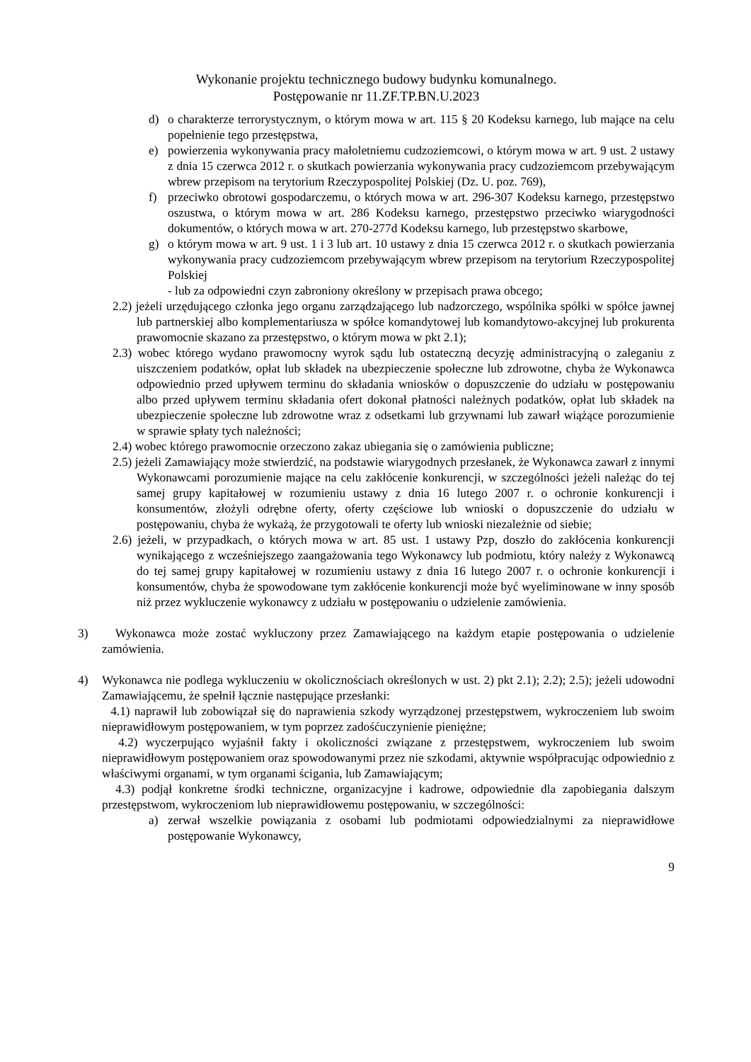Wykonanie projektu technicznego budowy budynku komunalnego.
Postępowanie nr 11.ZF.TP.BN.U.2023
d) o charakterze terrorystycznym, o którym mowa w art. 115 § 20 Kodeksu karnego, lub mające na celu popełnienie tego przestępstwa,
e) powierzenia wykonywania pracy małoletniemu cudzoziemcowi, o którym mowa w art. 9 ust. 2 ustawy z dnia 15 czerwca 2012 r. o skutkach powierzania wykonywania pracy cudzoziemcom przebywającym wbrew przepisom na terytorium Rzeczypospolitej Polskiej (Dz. U. poz. 769),
f) przeciwko obrotowi gospodarczemu, o których mowa w art. 296-307 Kodeksu karnego, przestępstwo oszustwa, o którym mowa w art. 286 Kodeksu karnego, przestępstwo przeciwko wiarygodności dokumentów, o których mowa w art. 270-277d Kodeksu karnego, lub przestępstwo skarbowe,
g) o którym mowa w art. 9 ust. 1 i 3 lub art. 10 ustawy z dnia 15 czerwca 2012 r. o skutkach powierzania wykonywania pracy cudzoziemcom przebywającym wbrew przepisom na terytorium Rzeczypospolitej Polskiej
- lub za odpowiedni czyn zabroniony określony w przepisach prawa obcego;
2.2) jeżeli urzędującego członka jego organu zarządzającego lub nadzorczego, wspólnika spółki w spółce jawnej lub partnerskiej albo komplementariusza w spółce komandytowej lub komandytowo-akcyjnej lub prokurenta prawomocnie skazano za przestępstwo, o którym mowa w pkt 2.1);
2.3) wobec którego wydano prawomocny wyrok sądu lub ostateczną decyzję administracyjną o zaleganiu z uiszczeniem podatków, opłat lub składek na ubezpieczenie społeczne lub zdrowotne, chyba że Wykonawca odpowiednio przed upływem terminu do składania wniosków o dopuszczenie do udziału w postępowaniu albo przed upływem terminu składania ofert dokonał płatności należnych podatków, opłat lub składek na ubezpieczenie społeczne lub zdrowotne wraz z odsetkami lub grzywnami lub zawarł wiążące porozumienie w sprawie spłaty tych należności;
2.4) wobec którego prawomocnie orzeczono zakaz ubiegania się o zamówienia publiczne;
2.5) jeżeli Zamawiający może stwierdzić, na podstawie wiarygodnych przesłanek, że Wykonawca zawarł z innymi Wykonawcami porozumienie mające na celu zakłócenie konkurencji, w szczególności jeżeli należąc do tej samej grupy kapitałowej w rozumieniu ustawy z dnia 16 lutego 2007 r. o ochronie konkurencji i konsumentów, złożyli odrębne oferty, oferty częściowe lub wnioski o dopuszczenie do udziału w postępowaniu, chyba że wykażą, że przygotowali te oferty lub wnioski niezależnie od siebie;
2.6) jeżeli, w przypadkach, o których mowa w art. 85 ust. 1 ustawy Pzp, doszło do zakłócenia konkurencji wynikającego z wcześniejszego zaangażowania tego Wykonawcy lub podmiotu, który należy z Wykonawcą do tej samej grupy kapitałowej w rozumieniu ustawy z dnia 16 lutego 2007 r. o ochronie konkurencji i konsumentów, chyba że spowodowane tym zakłócenie konkurencji może być wyeliminowane w inny sposób niż przez wykluczenie wykonawcy z udziału w postępowaniu o udzielenie zamówienia.
3) Wykonawca może zostać wykluczony przez Zamawiającego na każdym etapie postępowania o udzielenie zamówienia.
4) Wykonawca nie podlega wykluczeniu w okolicznościach określonych w ust. 2) pkt 2.1); 2.2); 2.5); jeżeli udowodni Zamawiającemu, że spełnił łącznie następujące przesłanki:
4.1) naprawił lub zobowiązał się do naprawienia szkody wyrządzonej przestępstwem, wykroczeniem lub swoim nieprawidłowym postępowaniem, w tym poprzez zadośćuczynienie pieniężne;
4.2) wyczerpująco wyjaśnił fakty i okoliczności związane z przestępstwem, wykroczeniem lub swoim nieprawidłowym postępowaniem oraz spowodowanymi przez nie szkodami, aktywnie współpracując odpowiednio z właściwymi organami, w tym organami ścigania, lub Zamawiającym;
4.3) podjął konkretne środki techniczne, organizacyjne i kadrowe, odpowiednie dla zapobiegania dalszym przestępstwom, wykroczeniom lub nieprawidłowemu postępowaniu, w szczególności:
a) zerwał wszelkie powiązania z osobami lub podmiotami odpowiedzialnymi za nieprawidłowe postępowanie Wykonawcy,
9